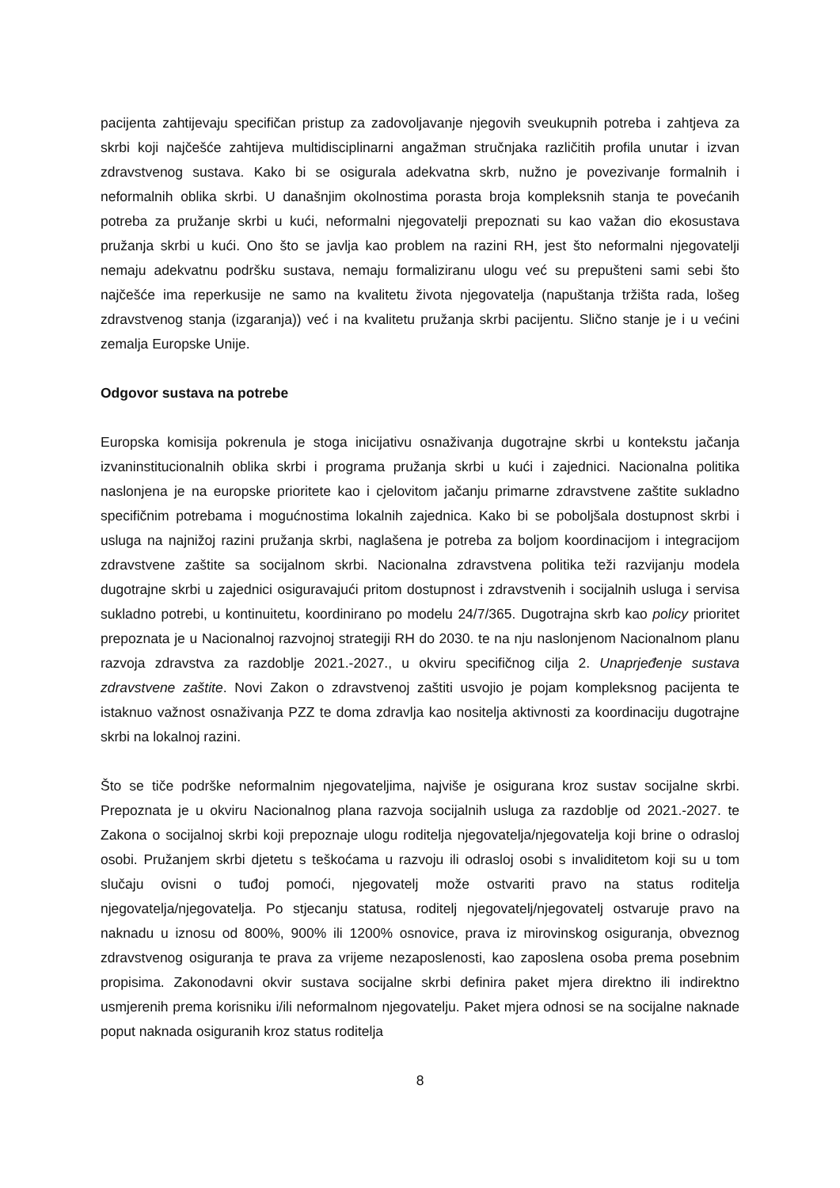pacijenta zahtijevaju specifičan pristup za zadovoljavanje njegovih sveukupnih potreba i zahtjeva za skrbi koji najčešće zahtijeva multidisciplinarni angažman stručnjaka različitih profila unutar i izvan zdravstvenog sustava. Kako bi se osigurala adekvatna skrb, nužno je povezivanje formalnih i neformalnih oblika skrbi. U današnjim okolnostima porasta broja kompleksnih stanja te povećanih potreba za pružanje skrbi u kući, neformalni njegovatelji prepoznati su kao važan dio ekosustava pružanja skrbi u kući. Ono što se javlja kao problem na razini RH, jest što neformalni njegovatelji nemaju adekvatnu podršku sustava, nemaju formaliziranu ulogu već su prepušteni sami sebi što najčešće ima reperkusije ne samo na kvalitetu života njegovatelja (napuštanja tržišta rada, lošeg zdravstvenog stanja (izgaranja)) već i na kvalitetu pružanja skrbi pacijentu. Slično stanje je i u većini zemalja Europske Unije.
Odgovor sustava na potrebe
Europska komisija pokrenula je stoga inicijativu osnaživanja dugotrajne skrbi u kontekstu jačanja izvaninstitucionalnih oblika skrbi i programa pružanja skrbi u kući i zajednici. Nacionalna politika naslonjena je na europske prioritete kao i cjelovitom jačanju primarne zdravstvene zaštite sukladno specifičnim potrebama i mogućnostima lokalnih zajednica. Kako bi se poboljšala dostupnost skrbi i usluga na najnižoj razini pružanja skrbi, naglašena je potreba za boljom koordinacijom i integracijom zdravstvene zaštite sa socijalnom skrbi. Nacionalna zdravstvena politika teži razvijanju modela dugotrajne skrbi u zajednici osiguravajući pritom dostupnost i zdravstvenih i socijalnih usluga i servisa sukladno potrebi, u kontinuitetu, koordinirano po modelu 24/7/365. Dugotrajna skrb kao policy prioritet prepoznata je u Nacionalnoj razvojnoj strategiji RH do 2030. te na nju naslonjenom Nacionalnom planu razvoja zdravstva za razdoblje 2021.-2027., u okviru specifičnog cilja 2. Unaprjeđenje sustava zdravstvene zaštite. Novi Zakon o zdravstvenoj zaštiti usvojio je pojam kompleksnog pacijenta te istaknuo važnost osnaživanja PZZ te doma zdravlja kao nositelja aktivnosti za koordinaciju dugotrajne skrbi na lokalnoj razini.
Što se tiče podrške neformalnim njegovateljima, najviše je osigurana kroz sustav socijalne skrbi. Prepoznata je u okviru Nacionalnog plana razvoja socijalnih usluga za razdoblje od 2021.-2027. te Zakona o socijalnoj skrbi koji prepoznaje ulogu roditelja njegovatelja/njegovatelja koji brine o odrasloj osobi. Pružanjem skrbi djetetu s teškoćama u razvoju ili odrasloj osobi s invaliditetom koji su u tom slučaju ovisni o tuđoj pomoći, njegovatelj može ostvariti pravo na status roditelja njegovatelja/njegovatelja. Po stjecanju statusa, roditelj njegovatelj/njegovatelj ostvaruje pravo na naknadu u iznosu od 800%, 900% ili 1200% osnovice, prava iz mirovinskog osiguranja, obveznog zdravstvenog osiguranja te prava za vrijeme nezaposlenosti, kao zaposlena osoba prema posebnim propisima. Zakonodavni okvir sustava socijalne skrbi definira paket mjera direktno ili indirektno usmjerenih prema korisniku i/ili neformalnom njegovatelju. Paket mjera odnosi se na socijalne naknade poput naknada osiguranih kroz status roditelja
8